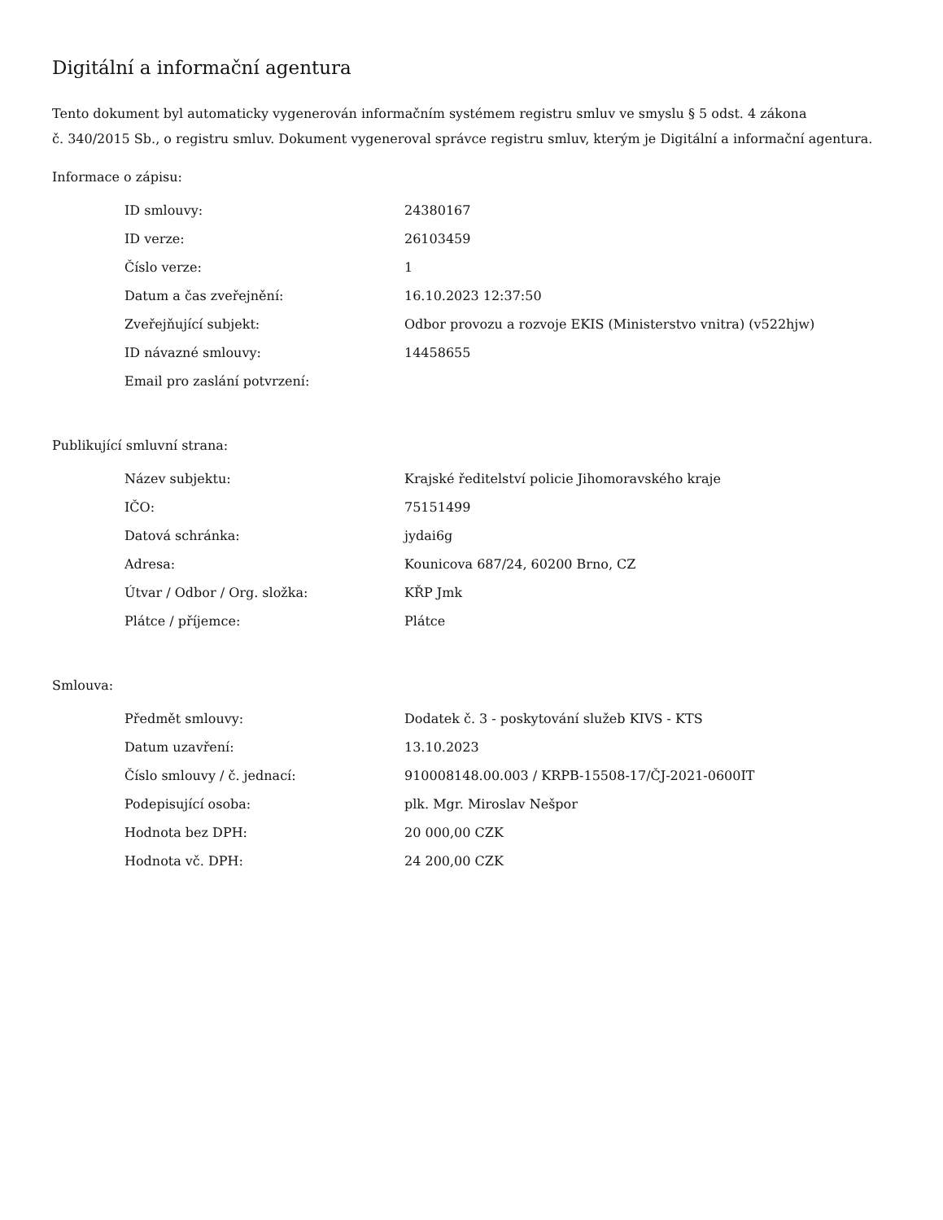Digitální a informační agentura
Tento dokument byl automaticky vygenerován informačním systémem registru smluv ve smyslu § 5 odst. 4 zákona
č. 340/2015 Sb., o registru smluv. Dokument vygeneroval správce registru smluv, kterým je Digitální a informační agentura.
Informace o zápisu:
| ID smlouvy: | 24380167 |
| ID verze: | 26103459 |
| Číslo verze: | 1 |
| Datum a čas zveřejnění: | 16.10.2023 12:37:50 |
| Zveřejňující subjekt: | Odbor provozu a rozvoje EKIS (Ministerstvo vnitra) (v522hjw) |
| ID návazné smlouvy: | 14458655 |
| Email pro zaslání potvrzení: | |
Publikující smluvní strana:
| Název subjektu: | Krajské ředitelství policie Jihomoravského kraje |
| IČO: | 75151499 |
| Datová schránka: | jydai6g |
| Adresa: | Kounicova 687/24, 60200 Brno, CZ |
| Útvar / Odbor / Org. složka: | KŘP Jmk |
| Plátce / příjemce: | Plátce |
Smlouva:
| Předmět smlouvy: | Dodatek č. 3 - poskytování služeb KIVS - KTS |
| Datum uzavření: | 13.10.2023 |
| Číslo smlouvy / č. jednací: | 910008148.00.003 / KRPB-15508-17/ČJ-2021-0600IT |
| Podepisující osoba: | plk. Mgr. Miroslav Nešpor |
| Hodnota bez DPH: | 20 000,00 CZK |
| Hodnota vč. DPH: | 24 200,00 CZK |